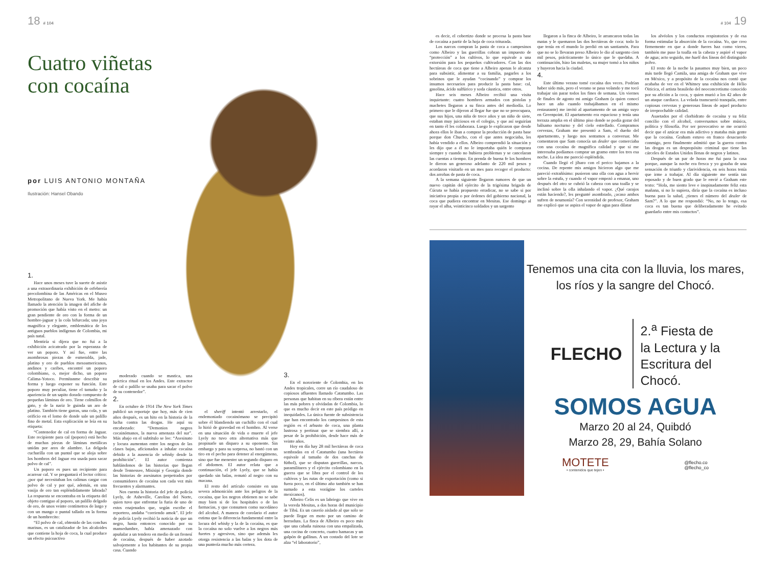18 # 104
Cuatro viñetas
con cocaína
por LUIS ANTONIO MONTAÑA
Ilustración: Hansel Obando
1.
Hace unos meses tuve la suerte de asistir a una extraordinaria exhibición de orfebrería precolombina de las Américas en el Museo Metropolitano de Nueva York. Me había llamado la atención la imagen del afiche de promoción que había visto en el metro: un gran pendiente de oro con la forma de un hombre-jaguar y la cola bifurcada; una joya magnífica y elegante, emblemática de los antiguos pueblos indígenas de Colombia, mi país natal.
Mentiría si dijera que no fui a la exhibición acicateado por la esperanza de ver un poporo. Y así fue, entre las asombrosas piezas de esmeralda, jade, platino y oro de pueblos mesoamericanos, andinos y caribes, encontré un poporo colombiano, o, mejor dicho, un poporo Calima-Yotoco. Permítanme describir su forma y luego exponer su función. Este poporo muy peculiar, tiene el tamaño y la apariencia de un sapito dorado compuesto de pequeñas láminas de oro. Tiene colmillos de gato, y de la nariz le guinda un aro de platino. También tiene garras, una cola, y un orificio en el lomo de donde sale un palillo fino de metal. Esta explicación se leía en su etiqueta:
“Contenedor de cal en forma de Jaguar. Este recipiente para cal (poporo) está hecho de muchas piezas de láminas metálicas unidas por aros de alambre. La delgada cucharilla con un puntal que se aloja sobre los hombros del Jaguar era usada para sacar polvo de cal”.
Un poporo es pues un recipiente para acarrear cal. Y se preguntará el lector crítico: ¿por qué necesitaban los calimas cargar con polvo de cal y por qué, además, en una vasija de oro tan espléndidamente labrada? La respuesta se encontraba en la etiqueta del objeto contiguo al poporo, un palillo delgado de oro, de unos veinte centímetros de largo y con un mango o puntal tallado en la forma de un hombrecito:
“El polvo de cal, obtenido de las conchas marinas, es un catalizador de los alcaloides que contiene la hoja de coca, la cual produce un efecto psicoactivo
moderado cuando se mastica, una práctica ritual en los Andes. Este extractor de cal o palillo se usaba para sacar el polvo de su contenedor”.
2.
En octubre de 1914 The New York Times publicó un reportaje que hoy, más de cien años después, es un hito en la historia de la lucha contra las drogas. He aquí su encabezado: “Demonios negros cocainómanos, la nueva amenaza del sur”. Más abajo en el subtítulo se lee: “Asesinato y locura aumentan entre los negros de las clases bajas, aficionados a inhalar cocaína debido a la ausencia de whisky desde la prohibición”. El autor comienza hablándonos de las historias que llegan desde Tennessee, Misisipi y Georgia donde las historias de asesinatos perpetrados por consumidores de cocaína son cada vez más frecuentes y alarmantes.
Nos cuenta la historia del jefe de policía Lyely, de Asheville, Carolina del Norte, quien tuvo que enfrentar la furia de uno de estos enajenados que, según escribe el reportero, andaba “corriendo amok”. El jefe de policía Lyely recibió la noticia de que un negro, hasta entonces conocido por su mansedumbre, había amenazado con apuñalar a un tendero en medio de un frenesí de cocaína, después de haber azotado salvajemente a los habitantes de su propia casa. Cuando
el sheriff intentó arrestarlo, el endemoniado cocainómano se precipitó sobre él blandiendo un cuchillo con el cual lo hirió de gravedad en el hombro. Al verse en una situación de vida o muerte el jefe Lyely no tuvo otra alternativa más que propinarle un disparo a su oponente. Sin embargo y para su sorpresa, no bastó con un tiro en el pecho para detener al energúmeno, sino que fue menester un segundo disparo en el abdomen. El autor relata que a continuación, el jefe Lyely, que se había quedado sin balas, remató al negro con su macana.
El resto del artículo consiste en una severa admonición ante los peligros de la cocaína, que los negros obtienen no se sabe muy bien si de los hospitales o de las farmacias, y que consumen como sucedáneo del alcohol. A manera de corolario el autor estima que la diferencia fundamental entre la locura del whisky y la de la cocaína, es que la cocaína no solo vuelve a los negros más fuertes y agresivos, sino que además les otorga resistencia a las balas y los dota de una puntería mucho más certera.
3.
En el nororiente de Colombia, en los Andes tropicales, corre un río caudaloso de copiosos afluentes llamado Catatumbo. Las personas que habitan en su ribera están entre las más pobres y olvidadas de Colombia, lo que es mucho decir en este país pródigo en inequidades. La única fuente de subsistencia que han encontrado los campesinos de esta región es el arbusto de coca, una planta lustrosa y pertinaz que se siembra allí, a pesar de la prohibición, desde hace más de veinte años.
Hoy en día hay 28 mil hectáreas de coca sembradas en el Catatumbo (una hectárea equivale al tamaño de dos canchas de fútbol), que se disputan guerrillas, narcos, paramilitares y el ejército colombiano en la guerra que se libra por el control de los cultivos y las rutas de exportación (como si fuera poco, en el último año también se han sumado a esta vorágine los carteles mexicanos).
Albeiro Celis es un labriego que vive en la vereda Mesitas, a dos horas del municipio de Tibú. Es un caserío aislado al que solo se puede llegar en moto por un camino de herradura. La finca de Albeiro es poco más que una cabaña ruinosa con una empalizada, una cocina de concreto, cuatro hamacas y un galpón de gallinas. A un costado del lote se alza “el laboratorio”,
# 104 19
es decir, el cobertizo donde se procesa la pasta base de cocaína a partir de la hoja de coca triturada.
Los narcos compran la pasta de coca a campesinos como Albeiro y las guerrillas cobran un impuesto de “protección” a los cultivos, lo que equivale a una extorsión para los pequeños cultivadores. Con las dos hectáreas de coca que tiene a Albeiro apenas le alcanza para subsistir, alimentar a su familia, pagarles a los sobrinos que le ayudan “cocinando” y comprar los insumos necesarios para producir la pasta base: cal, gasolina, ácido sulfúrico y soda cáustica, entre otros.
Hace seis meses Albeiro recibió una visita inquietante: cuatro hombres armados con pistolas y machetes llegaron a su finca antes del mediodía. Lo primero que le dijeron al llegar fue que no se preocupara, que sus hijos, una niña de trece años y un niño de siete, estaban muy juiciosos en el colegio, y que así seguirían en tanto él les colaborara. Luego le explicaron que desde ahora ellos le iban a comprar la producción de pasta base porque don Chucho, con el que antes negociaba, les había vendido a ellos. Albeiro comprendió la situación y les dijo que a él no le importaba quién le comprara siempre y cuando no hubiera problemas y se cancelaran las cuentas a tiempo. En prenda de buena fe los hombres le dieron un generoso adelanto de 220 mil pesos y acordaron visitarlo en un mes para recoger el producto: dos arrobas de pasta de coca.
A la semana siguiente llegaron rumores de que un nuevo capitán del ejército de la trigésima brigada de Cúcuta se había propuesto erradicar, no se sabe si por iniciativa propia o por órdenes del gobierno nacional, la coca que pudiera encontrar en Mesitas. Ese domingo al rayar el alba, veinticinco soldados y un sargento
llegaron a la finca de Albeiro, le arrancaron todas las matas y le quemaron las dos hectáreas de coca: todo lo que tenía en el mundo lo perdió en un santiamén. Para que no se lo llevaran preso Albeiro le dio al sargento cien mil pesos, prácticamente lo único que le quedaba. A continuación, hizo las maletas, su mujer tomó a los niños y huyeron hacia la ciudad.
4.
Este último verano tomé cocaína dos veces. Podrían haber sido más, pero el verano se pasa volando y me tocó trabajar sin parar todos los fines de semana. Un viernes de finales de agosto mi amigo Graham (a quien conocí hace un año cuando trabajábamos en el mismo restaurante) me invitó al apartamento de un amigo suyo en Greenpoint. El apartamento era espacioso y tenía una terraza amplia en el último piso donde se podía gozar del bálsamo nocturno y del cielo estrellado. Compramos cervezas, Graham me presentó a Sam, el dueño del apartamento, y luego nos sentamos a conversar. Me comentaron que Sam conocía un dealer que comerciaba con una cocaína de magnífica calidad y que si me interesaba podíamos comprar un gramo entre los tres esa noche. La idea me pareció espléndida.
Cuando llegó el jíbaro con el perico bajamos a la cocina. De repente mis amigos hicieron algo que me pareció extrañísimo: pusieron una olla con agua a hervir sobre la estufa, y cuando el vapor empezó a emanar, uno después del otro se cubrió la cabeza con una toalla y se inclinó sobre la olla inhalando el vapor. ¿Qué carajos están haciendo?, les pregunté asombrado, ¿acaso ambos sufren de neumonía? Con serenidad de profesor, Graham me explicó que se aspira el vapor de agua para dilatar
los alvéolos y los conductos respiratorios y de esa forma estimular la absorción de la cocaína. Yo, que creo firmemente en que a donde fueres haz como vieres, también me puse la toalla en la cabeza y aspiré el vapor de agua; acto seguido, me huelí dos líneas del distinguido polvo.
El resto de la noche la pasamos muy bien, un poco más tarde llegó Camila, una amiga de Graham que vive en México, y a propósito de la cocaína nos contó que acababa de ver en el Whitney una exhibición de Hélio Oiticica, el artista brasileño del neoconcretismo conocido por su afición a la coca, y quien murió a los 42 años de un ataque cardiaco. La velada transcurrió tranquila, entre copiosas cervezas y generosas líneas de aquel producto de irreprochable calidad.
Asaetados por el clorhidrato de cocaína y su feliz concilio con el alcohol, conversamos sobre música, política y filosofía. Por ser provocativo se me ocurrió decir que el azúcar era más adictivo y mataba más gente que la cocaína. Graham estuvo en franco desacuerdo conmigo, pero finalmente admitió que la guerra contra las drogas es un despropósito criminal que tiene las cárceles de Estados Unidos llenas de negros y latinos.
Después de un par de horas me fui para la casa porque, aunque la noche era fresca y yo gozaba de una sensación de triunfo y clarividencia, en seis horas tenía que irme a trabajar. Al día siguiente me sentía tan reposado y de buen grado que le envié a Graham este texto: “Hola, me siento leve e inopinadamente feliz esta mañana, si no lo supiera, diría que la cocaína es incluso buena para la salud, ¿tienes el número del dealer de Sam?”. A lo que me respondió: “No, no lo tengo, esa coca es tan buena que deliberadamente he evitado guardarlo entre mis contactos”.
Tenemos una cita con la lluvia, los mares,
los ríos y la sangre del Chocó.
FLECHO
2.<sup>a</sup> Fiesta de
la Lectura y la
Escritura del
Chocó.
SOMOS AGUA
Marzo 20 al 24, Quibdó
Marzo 28, 29, Bahía Solano
MOTETE
• contenidos que tejen •
@flecho.co
@flecho_co